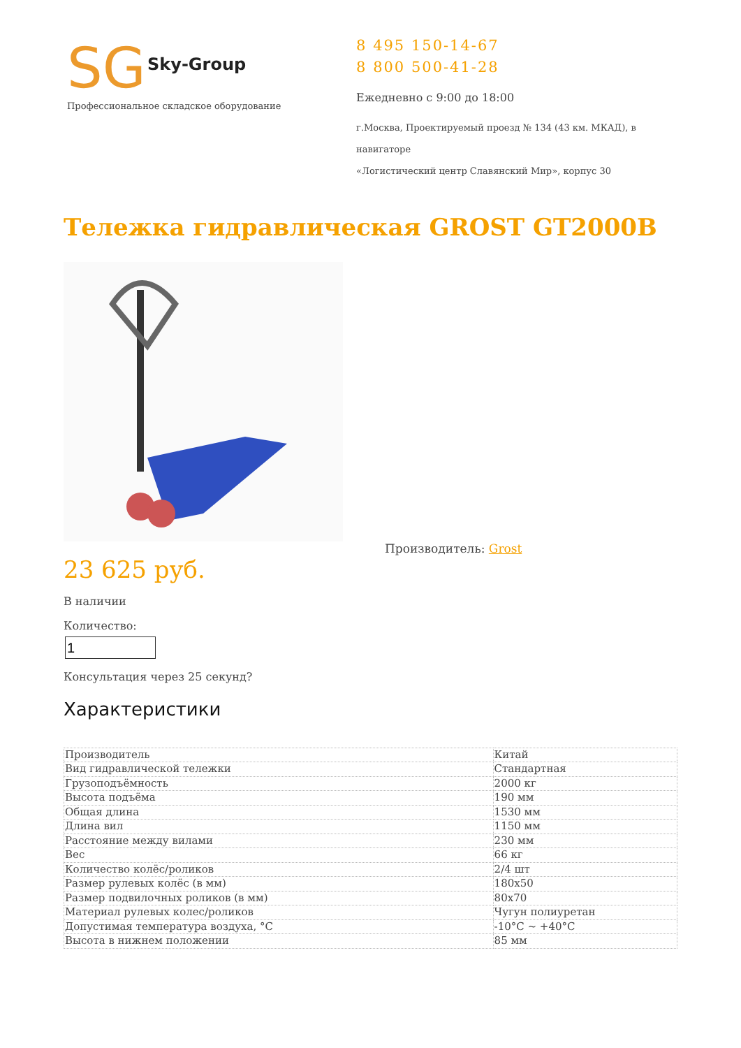SG
Sky-Group
Профессиональное складское оборудование
8 495 150-14-67
8 800 500-41-28
Ежедневно с 9:00 до 18:00
г.Москва, Проектируемый проезд № 134 (43 км. МКАД), в навигаторе
«Логистический центр Славянский Мир», корпус 30
Тележка гидравлическая GROST GT2000B
Производитель: Grost
23 625 руб.
В наличии
Количество:
Консультация через 25 секунд?
Характеристики
| Производитель | Китай |
| Вид гидравлической тележки | Стандартная |
| Грузоподъёмность | 2000 кг |
| Высота подъёма | 190 мм |
| Общая длина | 1530 мм |
| Длина вил | 1150 мм |
| Расстояние между вилами | 230 мм |
| Вес | 66 кг |
| Количество колёс/роликов | 2/4 шт |
| Размер рулевых колёс (в мм) | 180x50 |
| Размер подвилочных роликов (в мм) | 80x70 |
| Материал рулевых колес/роликов | Чугун полиуретан |
| Допустимая температура воздуха, °C | -10°C ~ +40°C |
| Высота в нижнем положении | 85 мм |